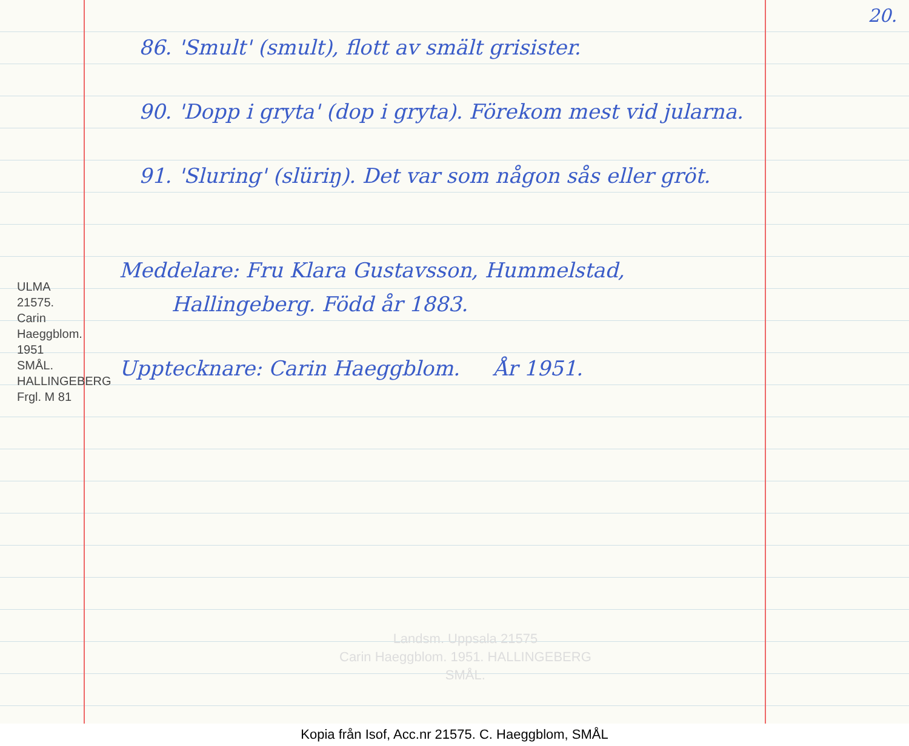20.
ULMA 21575. Carin Haeggblom. 1951
SMÅL. HALLINGEBERG
Frgl. M 81
86. 'Smult' (smult), flott av smält grisister.
90. 'Dopp i gryta' (dop i gryta). Före­kom mest vid jularna.
91. 'Sluring' (slüriŋ). Det var som någon sås eller gröt.
Meddelare: Fru Klara Gustavsson, Hummelstad,
Hallingeberg. Född år 1883.
Upptecknare: Carin Haeggblom. År 1951.
Landsm. Uppsala 21575
Carin Haeggblom. 1951. HALLINGEBERG
SMÅL.
Kopia från Isof, Acc.nr 21575. C. Haeggblom, SMÅL